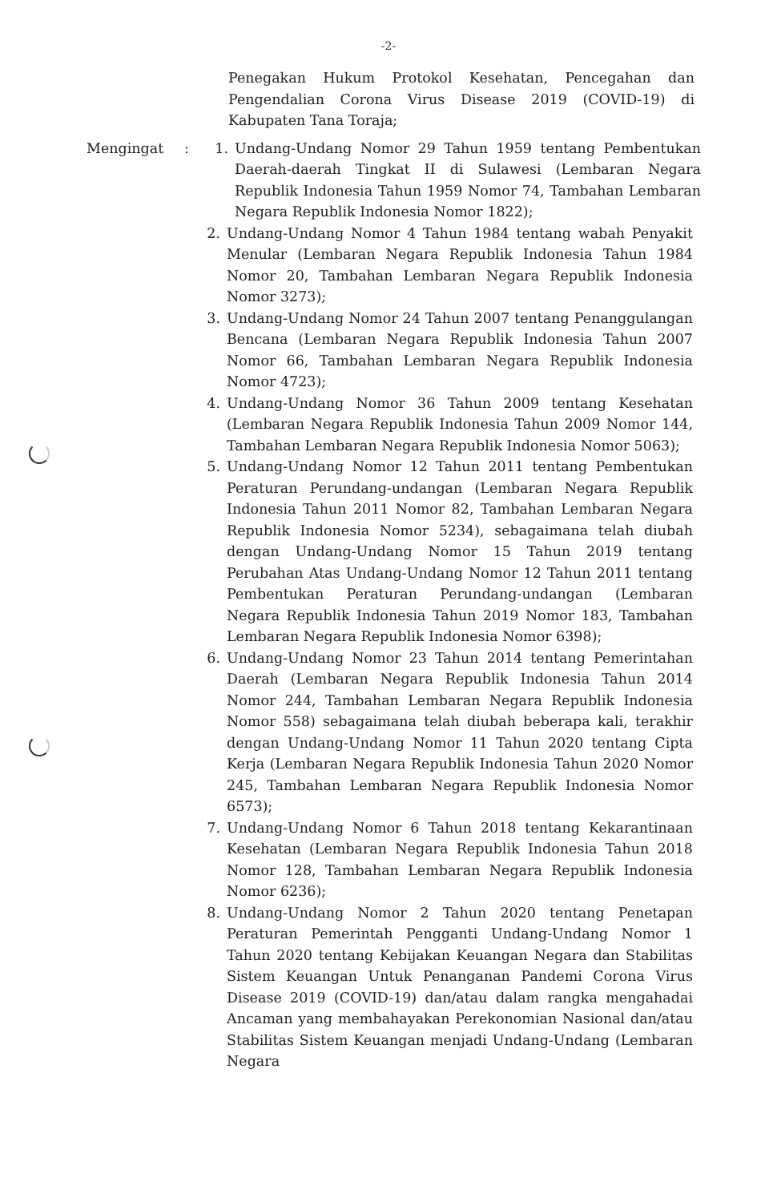-2-
Penegakan Hukum Protokol Kesehatan, Pencegahan dan Pengendalian Corona Virus Disease 2019 (COVID-19) di Kabupaten Tana Toraja;
Mengingat : 1. Undang-Undang Nomor 29 Tahun 1959 tentang Pembentukan Daerah-daerah Tingkat II di Sulawesi (Lembaran Negara Republik Indonesia Tahun 1959 Nomor 74, Tambahan Lembaran Negara Republik Indonesia Nomor 1822);
2. Undang-Undang Nomor 4 Tahun 1984 tentang wabah Penyakit Menular (Lembaran Negara Republik Indonesia Tahun 1984 Nomor 20, Tambahan Lembaran Negara Republik Indonesia Nomor 3273);
3. Undang-Undang Nomor 24 Tahun 2007 tentang Penanggulangan Bencana (Lembaran Negara Republik Indonesia Tahun 2007 Nomor 66, Tambahan Lembaran Negara Republik Indonesia Nomor 4723);
4. Undang-Undang Nomor 36 Tahun 2009 tentang Kesehatan (Lembaran Negara Republik Indonesia Tahun 2009 Nomor 144, Tambahan Lembaran Negara Republik Indonesia Nomor 5063);
5. Undang-Undang Nomor 12 Tahun 2011 tentang Pembentukan Peraturan Perundang-undangan (Lembaran Negara Republik Indonesia Tahun 2011 Nomor 82, Tambahan Lembaran Negara Republik Indonesia Nomor 5234), sebagaimana telah diubah dengan Undang-Undang Nomor 15 Tahun 2019 tentang Perubahan Atas Undang-Undang Nomor 12 Tahun 2011 tentang Pembentukan Peraturan Perundang-undangan (Lembaran Negara Republik Indonesia Tahun 2019 Nomor 183, Tambahan Lembaran Negara Republik Indonesia Nomor 6398);
6. Undang-Undang Nomor 23 Tahun 2014 tentang Pemerintahan Daerah (Lembaran Negara Republik Indonesia Tahun 2014 Nomor 244, Tambahan Lembaran Negara Republik Indonesia Nomor 558) sebagaimana telah diubah beberapa kali, terakhir dengan Undang-Undang Nomor 11 Tahun 2020 tentang Cipta Kerja (Lembaran Negara Republik Indonesia Tahun 2020 Nomor 245, Tambahan Lembaran Negara Republik Indonesia Nomor 6573);
7. Undang-Undang Nomor 6 Tahun 2018 tentang Kekarantinaan Kesehatan (Lembaran Negara Republik Indonesia Tahun 2018 Nomor 128, Tambahan Lembaran Negara Republik Indonesia Nomor 6236);
8. Undang-Undang Nomor 2 Tahun 2020 tentang Penetapan Peraturan Pemerintah Pengganti Undang-Undang Nomor 1 Tahun 2020 tentang Kebijakan Keuangan Negara dan Stabilitas Sistem Keuangan Untuk Penanganan Pandemi Corona Virus Disease 2019 (COVID-19) dan/atau dalam rangka mengahadai Ancaman yang membahayakan Perekonomian Nasional dan/atau Stabilitas Sistem Keuangan menjadi Undang-Undang (Lembaran Negara